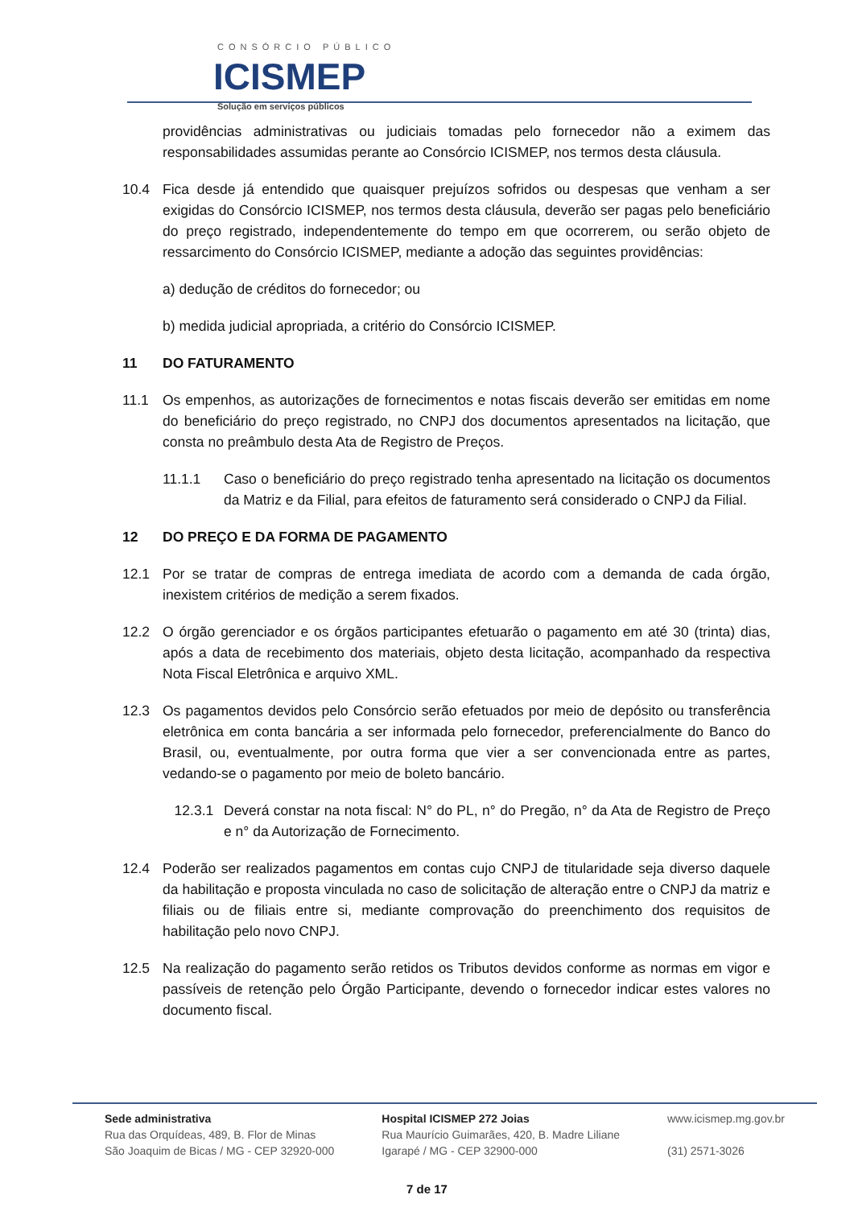CONSÓRCIO PÚBLICO
ICISMEP
Solução em serviços públicos
providências administrativas ou judiciais tomadas pelo fornecedor não a eximem das responsabilidades assumidas perante ao Consórcio ICISMEP, nos termos desta cláusula.
10.4 Fica desde já entendido que quaisquer prejuízos sofridos ou despesas que venham a ser exigidas do Consórcio ICISMEP, nos termos desta cláusula, deverão ser pagas pelo beneficiário do preço registrado, independentemente do tempo em que ocorrerem, ou serão objeto de ressarcimento do Consórcio ICISMEP, mediante a adoção das seguintes providências:
a) dedução de créditos do fornecedor; ou
b) medida judicial apropriada, a critério do Consórcio ICISMEP.
11 DO FATURAMENTO
11.1 Os empenhos, as autorizações de fornecimentos e notas fiscais deverão ser emitidas em nome do beneficiário do preço registrado, no CNPJ dos documentos apresentados na licitação, que consta no preâmbulo desta Ata de Registro de Preços.
11.1.1 Caso o beneficiário do preço registrado tenha apresentado na licitação os documentos da Matriz e da Filial, para efeitos de faturamento será considerado o CNPJ da Filial.
12 DO PREÇO E DA FORMA DE PAGAMENTO
12.1 Por se tratar de compras de entrega imediata de acordo com a demanda de cada órgão, inexistem critérios de medição a serem fixados.
12.2 O órgão gerenciador e os órgãos participantes efetuarão o pagamento em até 30 (trinta) dias, após a data de recebimento dos materiais, objeto desta licitação, acompanhado da respectiva Nota Fiscal Eletrônica e arquivo XML.
12.3 Os pagamentos devidos pelo Consórcio serão efetuados por meio de depósito ou transferência eletrônica em conta bancária a ser informada pelo fornecedor, preferencialmente do Banco do Brasil, ou, eventualmente, por outra forma que vier a ser convencionada entre as partes, vedando-se o pagamento por meio de boleto bancário.
12.3.1 Deverá constar na nota fiscal: N° do PL, n° do Pregão, n° da Ata de Registro de Preço e n° da Autorização de Fornecimento.
12.4 Poderão ser realizados pagamentos em contas cujo CNPJ de titularidade seja diverso daquele da habilitação e proposta vinculada no caso de solicitação de alteração entre o CNPJ da matriz e filiais ou de filiais entre si, mediante comprovação do preenchimento dos requisitos de habilitação pelo novo CNPJ.
12.5 Na realização do pagamento serão retidos os Tributos devidos conforme as normas em vigor e passíveis de retenção pelo Órgão Participante, devendo o fornecedor indicar estes valores no documento fiscal.
Sede administrativa
Rua das Orquídeas, 489, B. Flor de Minas
São Joaquim de Bicas / MG - CEP 32920-000
Hospital ICISMEP 272 Joias
Rua Maurício Guimarães, 420, B. Madre Liliane
Igarapé / MG - CEP 32900-000
www.icismep.mg.gov.br
(31) 2571-3026
7 de 17